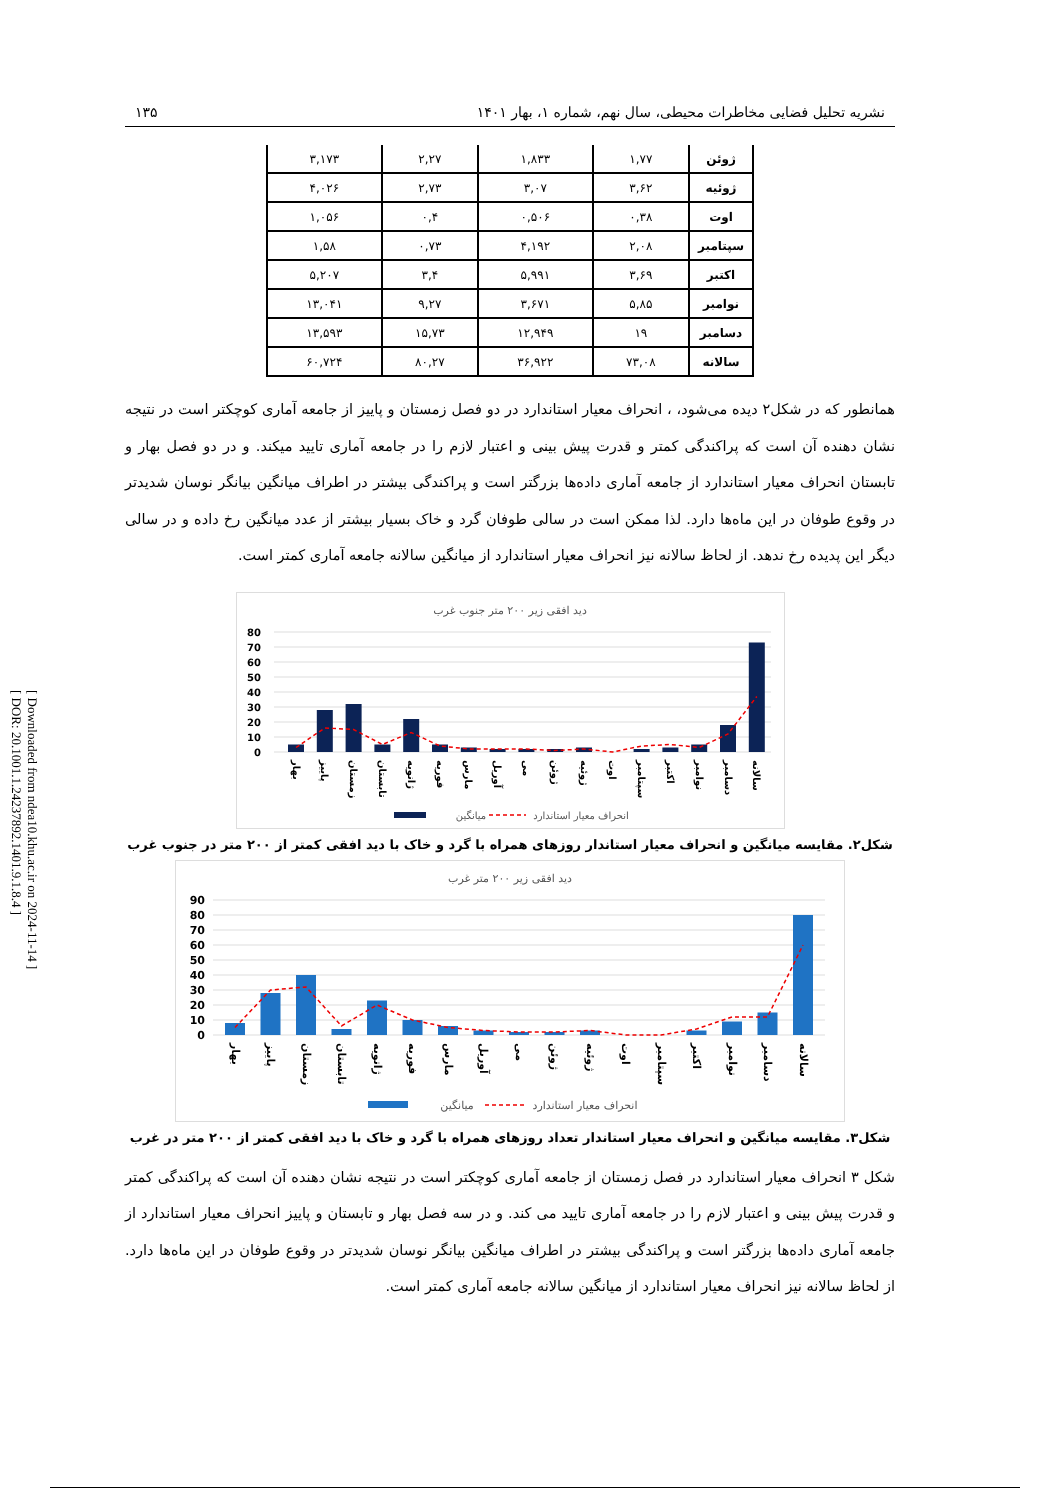[ Downloaded from ndea10.khu.ac.ir on 2024-11-14 ]
[ DOR: 20.1001.1.24237892.1401.9.1.8.4 ]
نشریه تحلیل فضایی مخاطرات محیطی، سال نهم، شماره ۱، بهار ۱۴۰۱ ۱۳۵
| ژوئن | ۱,۷۷ | ۱,۸۳۳ | ۲,۲۷ | ۳,۱۷۳ |
| ژوئیه | ۳,۶۲ | ۳,۰۷ | ۲,۷۳ | ۴,۰۲۶ |
| اوت | ۰,۳۸ | ۰,۵۰۶ | ۰,۴ | ۱,۰۵۶ |
| سپتامبر | ۲,۰۸ | ۴,۱۹۲ | ۰,۷۳ | ۱,۵۸ |
| اکتبر | ۳,۶۹ | ۵,۹۹۱ | ۳,۴ | ۵,۲۰۷ |
| نوامبر | ۵,۸۵ | ۳,۶۷۱ | ۹,۲۷ | ۱۳,۰۴۱ |
| دسامبر | ۱۹ | ۱۲,۹۴۹ | ۱۵,۷۳ | ۱۳,۵۹۳ |
| سالانه | ۷۳,۰۸ | ۳۶,۹۲۲ | ۸۰,۲۷ | ۶۰,۷۲۴ |
همانطور که در شکل۲ دیده می‌شود، ، انحراف معیار استاندارد در دو فصل زمستان و پاییز از جامعه آماری کوچکتر است در نتیجه نشان دهنده آن است که پراکندگی کمتر و قدرت پیش بینی و اعتبار لازم را در جامعه آماری تایید میکند. و در دو فصل بهار و تابستان انحراف معیار استاندارد از جامعه آماری داده‌ها بزرگتر است و پراکندگی بیشتر در اطراف میانگین بیانگر نوسان شدیدتر در وقوع طوفان در این ماه‌ها دارد. لذا ممکن است در سالی طوفان گرد و خاک بسیار بیشتر از عدد میانگین رخ داده و در سالی دیگر این پدیده رخ ندهد. از لحاظ سالانه نیز انحراف معیار استاندارد از میانگین سالانه جامعه آماری کمتر است.
دید افقی زیر ۲۰۰ متر جنوب غرب
80
70
60
50
40
30
20
10
0
بهار
پاییز
زمستان
تابستان
ژانویه
فوریه
مارس
آوریل
می
ژوئن
ژوئیه
اوت
سپتامبر
اکتبر
نوامبر
دسامبر
سالانه
میانگین
انحراف معیار استاندارد
شکل۲. مقایسه میانگین و انحراف معیار استاندار روزهای همراه با گرد و خاک با دید افقی کمتر از ۲۰۰ متر در جنوب غرب
دید افقی زیر ۲۰۰ متر غرب
90
80
70
60
50
40
30
20
10
0
بهار
پاییز
زمستان
تابستان
ژانویه
فوریه
مارس
آوریل
می
ژوئن
ژوئیه
اوت
سپتامبر
اکتبر
نوامبر
دسامبر
سالانه
میانگین
انحراف معیار استاندارد
شکل۳. مقایسه میانگین و انحراف معیار استاندار تعداد روزهای همراه با گرد و خاک با دید افقی کمتر از ۲۰۰ متر در غرب
شکل ۳ انحراف معیار استاندارد در فصل زمستان از جامعه آماری کوچکتر است در نتیجه نشان دهنده آن است که پراکندگی کمتر و قدرت پیش بینی و اعتبار لازم را در جامعه آماری تایید می کند. و در سه فصل بهار و تابستان و پاییز انحراف معیار استاندارد از جامعه آماری داده‌ها بزرگتر است و پراکندگی بیشتر در اطراف میانگین بیانگر نوسان شدیدتر در وقوع طوفان در این ماه‌ها دارد. از لحاظ سالانه نیز انحراف معیار استاندارد از میانگین سالانه جامعه آماری کمتر است.